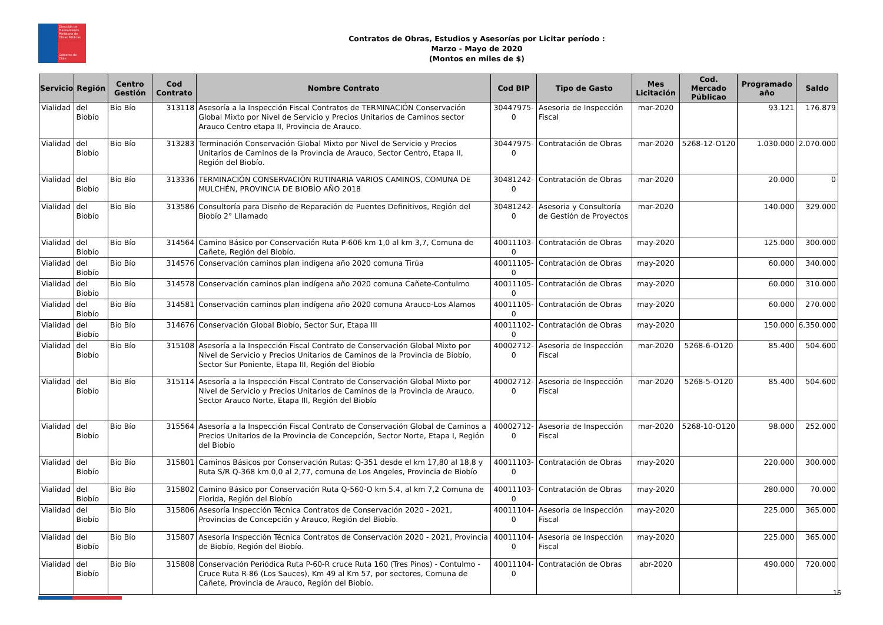Dirección de Planeamiento
Ministerio de Obras Públicas
Gobierno de Chile
Contratos de Obras, Estudios y Asesorías por Licitar período :
Marzo - Mayo de 2020
(Montos en miles de $)
| Servicio | Región | Centro Gestión | Cod Contrato | Nombre Contrato | Cod BIP | Tipo de Gasto | Mes Licitación | Cod. Mercado Públicao | Programado año | Saldo |
| --- | --- | --- | --- | --- | --- | --- | --- | --- | --- | --- |
| Vialidad | del Biobío | Bio Bío | 313118 | Asesoría a la Inspección Fiscal Contratos de TERMINACIÓN Conservación Global Mixto por Nivel de Servicio y Precios Unitarios de Caminos sector Arauco Centro etapa II, Provincia de Arauco. | 30447975-0 | Asesoria de Inspección Fiscal | mar-2020 | | 93.121 | 176.879 |
| Vialidad | del Biobío | Bio Bío | 313283 | Terminación Conservación Global Mixto por Nivel de Servicio y Precios Unitarios de Caminos de la Provincia de Arauco, Sector Centro, Etapa II, Región del Biobío. | 30447975-0 | Contratación de Obras | mar-2020 | 5268-12-O120 | 1.030.000 | 2.070.000 |
| Vialidad | del Biobío | Bio Bío | 313336 | TERMINACIÓN CONSERVACIÓN RUTINARIA VARIOS CAMINOS, COMUNA DE MULCHÉN, PROVINCIA DE BIOBÍO AÑO 2018 | 30481242-0 | Contratación de Obras | mar-2020 | | 20.000 | 0 |
| Vialidad | del Biobío | Bio Bío | 313586 | Consultoría para Diseño de Reparación de Puentes Definitivos, Región del Biobío 2° Lllamado | 30481242-0 | Asesoria y Consultoría de Gestión de Proyectos | mar-2020 | | 140.000 | 329.000 |
| Vialidad | del Biobío | Bio Bío | 314564 | Camino Básico por Conservación Ruta P-606 km 1,0 al km 3,7, Comuna de Cañete, Región del Biobío. | 40011103-0 | Contratación de Obras | may-2020 | | 125.000 | 300.000 |
| Vialidad | del Biobío | Bio Bío | 314576 | Conservación caminos plan indígena año 2020 comuna Tirúa | 40011105-0 | Contratación de Obras | may-2020 | | 60.000 | 340.000 |
| Vialidad | del Biobío | Bio Bío | 314578 | Conservación caminos plan indígena año 2020 comuna Cañete-Contulmo | 40011105-0 | Contratación de Obras | may-2020 | | 60.000 | 310.000 |
| Vialidad | del Biobío | Bio Bío | 314581 | Conservación caminos plan indígena año 2020 comuna Arauco-Los Alamos | 40011105-0 | Contratación de Obras | may-2020 | | 60.000 | 270.000 |
| Vialidad | del Biobío | Bio Bío | 314676 | Conservación Global Biobío, Sector Sur, Etapa III | 40011102-0 | Contratación de Obras | may-2020 | | 150.000 | 6.350.000 |
| Vialidad | del Biobío | Bio Bío | 315108 | Asesoría a la Inspección Fiscal Contrato de Conservación Global Mixto por Nivel de Servicio y Precios Unitarios de Caminos de la Provincia de Biobío, Sector Sur Poniente, Etapa III, Región del Biobío | 40002712-0 | Asesoria de Inspección Fiscal | mar-2020 | 5268-6-O120 | 85.400 | 504.600 |
| Vialidad | del Biobío | Bio Bío | 315114 | Asesoría a la Inspección Fiscal Contrato de Conservación Global Mixto por Nivel de Servicio y Precios Unitarios de Caminos de la Provincia de Arauco, Sector Arauco Norte, Etapa III, Región del Biobío | 40002712-0 | Asesoria de Inspección Fiscal | mar-2020 | 5268-5-O120 | 85.400 | 504.600 |
| Vialidad | del Biobío | Bio Bío | 315564 | Asesoría a la Inspección Fiscal Contrato de Conservación Global de Caminos a Precios Unitarios de la Provincia de Concepción, Sector Norte, Etapa I, Región del Biobío | 40002712-0 | Asesoria de Inspección Fiscal | mar-2020 | 5268-10-O120 | 98.000 | 252.000 |
| Vialidad | del Biobío | Bio Bío | 315801 | Caminos Básicos por Conservación Rutas: Q-351 desde el km 17,80 al 18,8 y Ruta S/R Q-368 km 0,0 al 2,77, comuna de Los Angeles, Provincia de Biobío | 40011103-0 | Contratación de Obras | may-2020 | | 220.000 | 300.000 |
| Vialidad | del Biobío | Bio Bío | 315802 | Camino Básico por Conservación Ruta Q-560-O km 5.4, al km 7,2 Comuna de Florida, Región del Biobío | 40011103-0 | Contratación de Obras | may-2020 | | 280.000 | 70.000 |
| Vialidad | del Biobío | Bio Bío | 315806 | Asesoría Inspección Técnica Contratos de Conservación 2020 - 2021, Provincias de Concepción y Arauco, Región del Biobío. | 40011104-0 | Asesoria de Inspección Fiscal | may-2020 | | 225.000 | 365.000 |
| Vialidad | del Biobío | Bio Bío | 315807 | Asesoría Inspección Técnica Contratos de Conservación 2020 - 2021, Provincia de Biobío, Región del Biobío. | 40011104-0 | Asesoria de Inspección Fiscal | may-2020 | | 225.000 | 365.000 |
| Vialidad | del Biobío | Bio Bío | 315808 | Conservación Periódica Ruta P-60-R cruce Ruta 160 (Tres Pinos) - Contulmo - Cruce Ruta R-86 (Los Sauces), Km 49 al Km 57, por sectores, Comuna de Cañete, Provincia de Arauco, Región del Biobío. | 40011104-0 | Contratación de Obras | abr-2020 | | 490.000 | 720.000 |
16